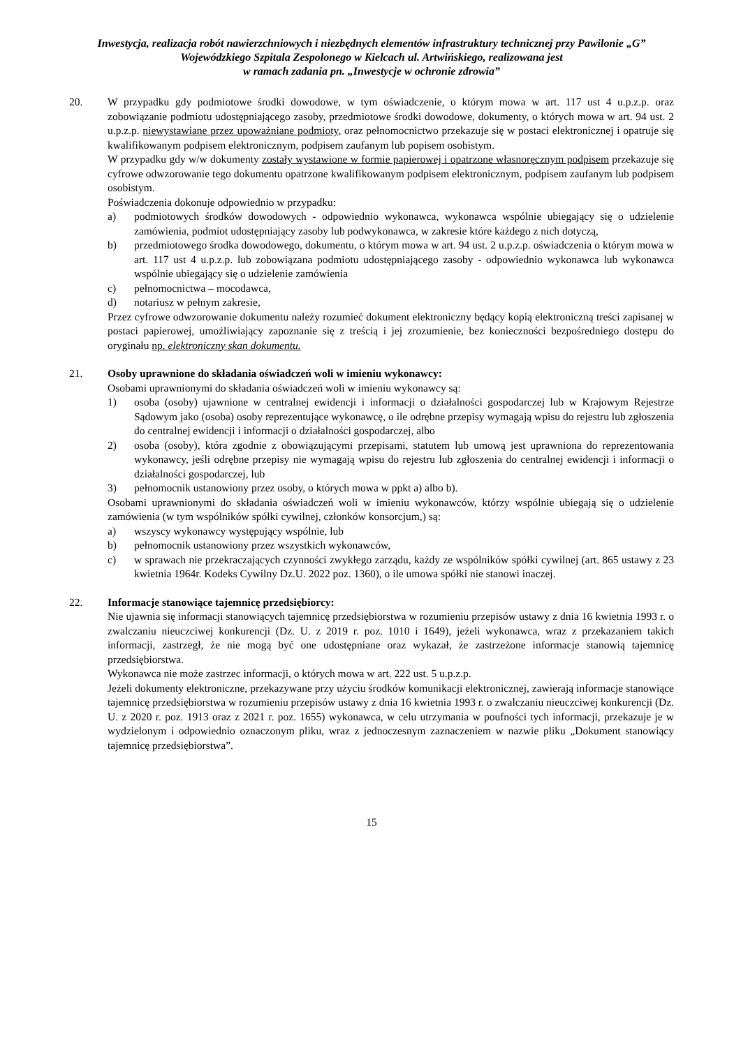Inwestycja, realizacja robót nawierzchniowych i niezbędnych elementów infrastruktury technicznej przy Pawilonie „G” Wojewódzkiego Szpitala Zespolonego w Kielcach ul. Artwińskiego, realizowana jest
w ramach zadania pn. „Inwestycje w ochronie zdrowia”
20. W przypadku gdy podmiotowe środki dowodowe, w tym oświadczenie, o którym mowa w art. 117 ust 4 u.p.z.p. oraz zobowiązanie podmiotu udostępniającego zasoby, przedmiotowe środki dowodowe, dokumenty, o których mowa w art. 94 ust. 2 u.p.z.p. niewystawiane przez upoważniane podmioty, oraz pełnomocnictwo przekazuje się w postaci elektronicznej i opatruje się kwalifikowanym podpisem elektronicznym, podpisem zaufanym lub popisem osobistym.
W przypadku gdy w/w dokumenty zostały wystawione w formie papierowej i opatrzone własnoręcznym podpisem przekazuje się cyfrowe odwzorowanie tego dokumentu opatrzone kwalifikowanym podpisem elektronicznym, podpisem zaufanym lub podpisem osobistym.
Poświadczenia dokonuje odpowiednio w przypadku:
a) podmiotowych środków dowodowych - odpowiednio wykonawca, wykonawca wspólnie ubiegający się o udzielenie zamówienia, podmiot udostępniający zasoby lub podwykonawca, w zakresie które każdego z nich dotyczą,
b) przedmiotowego środka dowodowego, dokumentu, o którym mowa w art. 94 ust. 2 u.p.z.p. oświadczenia o którym mowa w art. 117 ust 4 u.p.z.p. lub zobowiązana podmiotu udostępniającego zasoby - odpowiednio wykonawca lub wykonawca wspólnie ubiegający się o udzielenie zamówienia
c) pełnomocnictwa – mocodawca,
d) notariusz w pełnym zakresie,
Przez cyfrowe odwzorowanie dokumentu należy rozumieć dokument elektroniczny będący kopią elektroniczną treści zapisanej w postaci papierowej, umożliwiający zapoznanie się z treścią i jej zrozumienie, bez konieczności bezpośredniego dostępu do oryginału np. elektroniczny skan dokumentu.
21. Osoby uprawnione do składania oświadczeń woli w imieniu wykonawcy:
Osobami uprawnionymi do składania oświadczeń woli w imieniu wykonawcy są:
1) osoba (osoby) ujawnione w centralnej ewidencji i informacji o działalności gospodarczej lub w Krajowym Rejestrze Sądowym jako (osoba) osoby reprezentujące wykonawcę, o ile odrębne przepisy wymagają wpisu do rejestru lub zgłoszenia do centralnej ewidencji i informacji o działalności gospodarczej, albo
2) osoba (osoby), która zgodnie z obowiązującymi przepisami, statutem lub umową jest uprawniona do reprezentowania wykonawcy, jeśli odrębne przepisy nie wymagają wpisu do rejestru lub zgłoszenia do centralnej ewidencji i informacji o działalności gospodarczej, lub
3) pełnomocnik ustanowiony przez osoby, o których mowa w ppkt a) albo b).
Osobami uprawnionymi do składania oświadczeń woli w imieniu wykonawców, którzy wspólnie ubiegają się o udzielenie zamówienia (w tym wspólników spółki cywilnej, członków konsorcjum,) są:
a) wszyscy wykonawcy występujący wspólnie, lub
b) pełnomocnik ustanowiony przez wszystkich wykonawców,
c) w sprawach nie przekraczających czynności zwykłego zarządu, każdy ze wspólników spółki cywilnej (art. 865 ustawy z 23 kwietnia 1964r. Kodeks Cywilny Dz.U. 2022 poz. 1360), o ile umowa spółki nie stanowi inaczej.
22. Informacje stanowiące tajemnicę przedsiębiorcy:
Nie ujawnia się informacji stanowiących tajemnicę przedsiębiorstwa w rozumieniu przepisów ustawy z dnia 16 kwietnia 1993 r. o zwalczaniu nieuczciwej konkurencji (Dz. U. z 2019 r. poz. 1010 i 1649), jeżeli wykonawca, wraz z przekazaniem takich informacji, zastrzegł, że nie mogą być one udostępniane oraz wykazał, że zastrzeżone informacje stanowią tajemnicę przedsiębiorstwa.
Wykonawca nie może zastrzec informacji, o których mowa w art. 222 ust. 5 u.p.z.p.
Jeżeli dokumenty elektroniczne, przekazywane przy użyciu środków komunikacji elektronicznej, zawierają informacje stanowiące tajemnicę przedsiębiorstwa w rozumieniu przepisów ustawy z dnia 16 kwietnia 1993 r. o zwalczaniu nieuczciwej konkurencji (Dz. U. z 2020 r. poz. 1913 oraz z 2021 r. poz. 1655) wykonawca, w celu utrzymania w poufności tych informacji, przekazuje je w wydzielonym i odpowiednio oznaczonym pliku, wraz z jednoczesnym zaznaczeniem w nazwie pliku „Dokument stanowiący tajemnicę przedsiębiorstwa”.
15